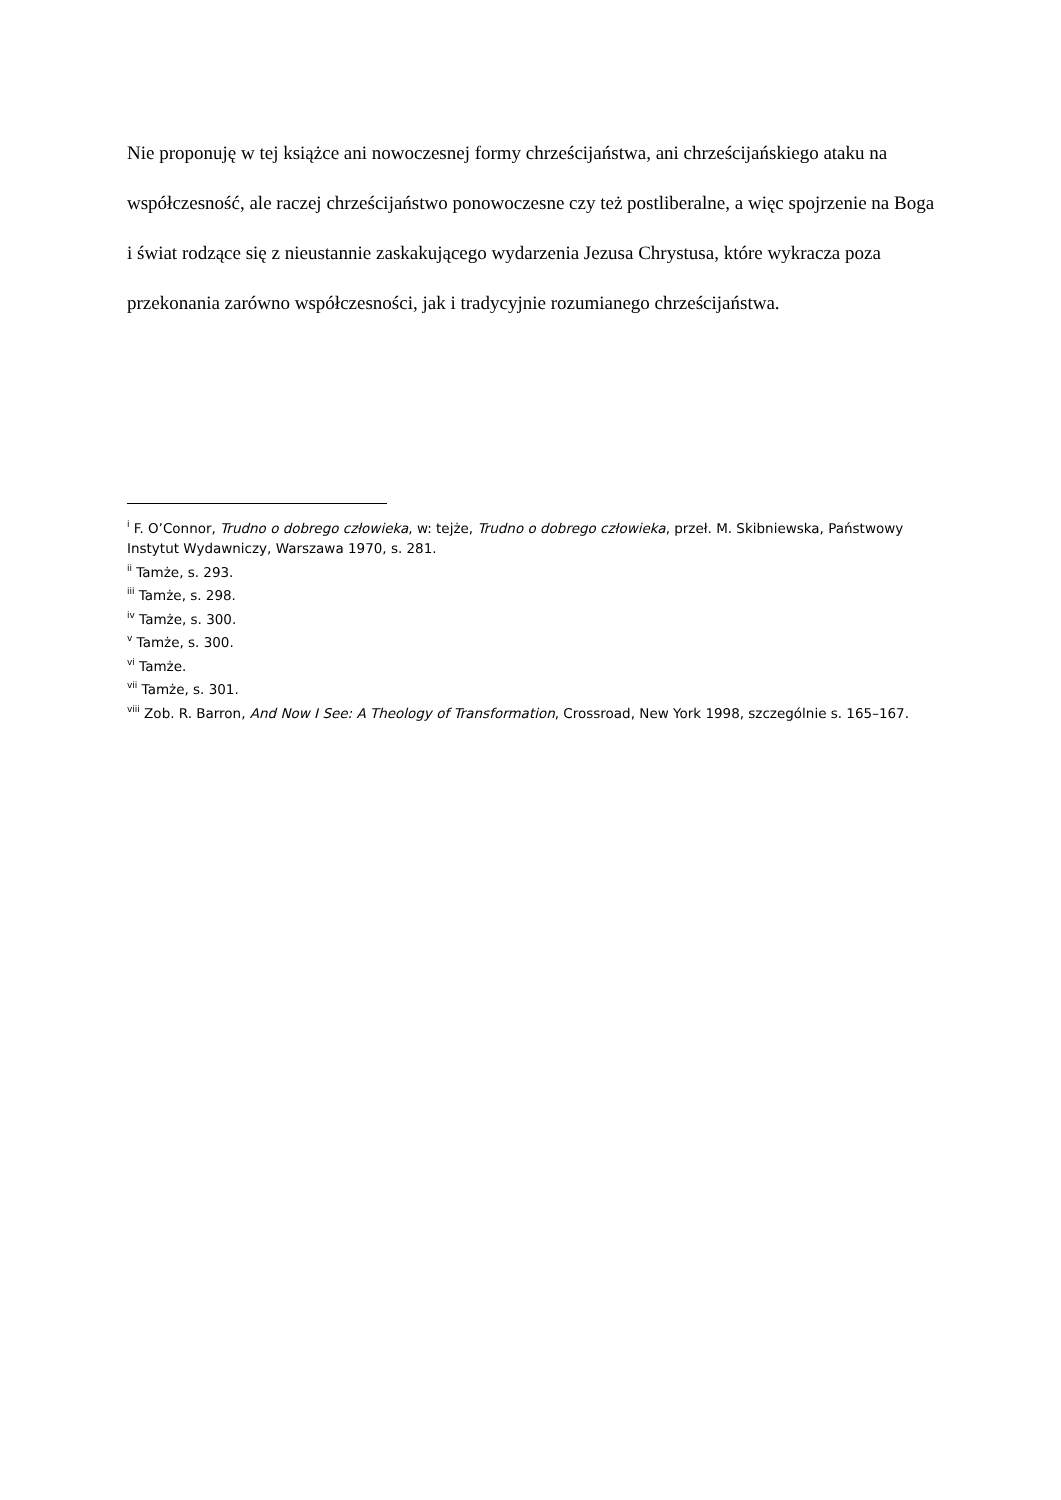Nie proponuję w tej książce ani nowoczesnej formy chrześcijaństwa, ani chrześcijańskiego ataku na współczesność, ale raczej chrześcijaństwo ponowoczesne czy też postliberalne, a więc spojrzenie na Boga i świat rodzące się z nieustannie zaskakującego wydarzenia Jezusa Chrystusa, które wykracza poza przekonania zarówno współczesności, jak i tradycyjnie rozumianego chrześcijaństwa.
<sup>i</sup> F. O’Connor, Trudno o dobrego człowieka, w: tejże, Trudno o dobrego człowieka, przeł. M. Skibniewska, Państwowy Instytut Wydawniczy, Warszawa 1970, s. 281.
<sup>ii</sup> Tamże, s. 293.
<sup>iii</sup> Tamże, s. 298.
<sup>iv</sup> Tamże, s. 300.
<sup>v</sup> Tamże, s. 300.
<sup>vi</sup> Tamże.
<sup>vii</sup> Tamże, s. 301.
<sup>viii</sup> Zob. R. Barron, And Now I See: A Theology of Transformation, Crossroad, New York 1998, szczególnie s. 165–167.